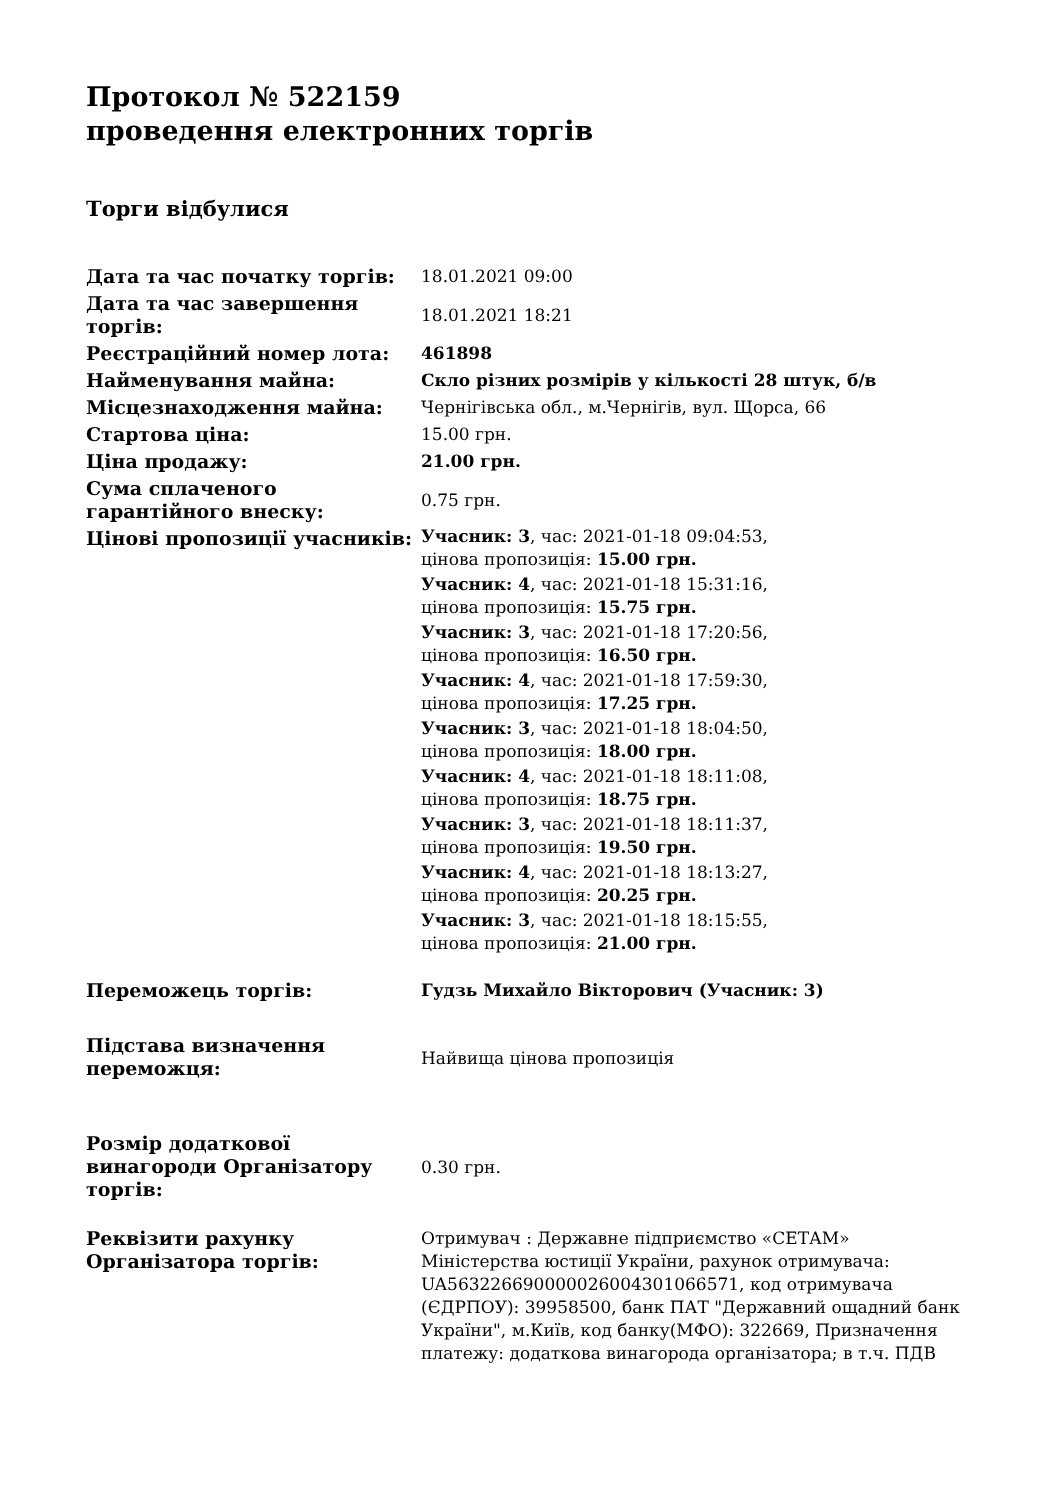Протокол № 522159
проведення електронних торгів
Торги відбулися
| Дата та час початку торгів: | 18.01.2021 09:00 |
| Дата та час завершення торгів: | 18.01.2021 18:21 |
| Реєстраційний номер лота: | 461898 |
| Найменування майна: | Скло різних розмірів у кількості 28 штук, б/в |
| Місцезнаходження майна: | Чернігівська обл., м.Чернігів, вул. Щорса, 66 |
| Стартова ціна: | 15.00 грн. |
| Ціна продажу: | 21.00 грн. |
| Сума сплаченого гарантійного внеску: | 0.75 грн. |
| Цінові пропозиції учасників: | Учасник: 3 , час: 2021-01-18 09:04:53, цінова пропозиція: 15.00 грн. Учасник: 4 , час: 2021-01-18 15:31:16, цінова пропозиція: 15.75 грн. Учасник: 3 , час: 2021-01-18 17:20:56, цінова пропозиція: 16.50 грн. Учасник: 4 , час: 2021-01-18 17:59:30, цінова пропозиція: 17.25 грн. Учасник: 3 , час: 2021-01-18 18:04:50, цінова пропозиція: 18.00 грн. Учасник: 4 , час: 2021-01-18 18:11:08, цінова пропозиція: 18.75 грн. Учасник: 3 , час: 2021-01-18 18:11:37, цінова пропозиція: 19.50 грн. Учасник: 4 , час: 2021-01-18 18:13:27, цінова пропозиція: 20.25 грн. Учасник: 3 , час: 2021-01-18 18:15:55, цінова пропозиція: 21.00 грн. |
| Переможець торгів: | Гудзь Михайло Вікторович (Учасник: 3) |
| Підстава визначення переможця: | Найвища цінова пропозиція |
| Розмір додаткової винагороди Організатору торгів: | 0.30 грн. |
| Реквізити рахунку Організатора торгів: | Отримувач : Державне підприємство «СЕТАМ» Міністерства юстиції України, рахунок отримувача: UA563226690000026004301066571, код отримувача (ЄДРПОУ): 39958500, банк ПАТ "Державний ощадний банк України", м.Київ, код банку(МФО): 322669, Призначення платежу: додаткова винагорода організатора; в т.ч. ПДВ |